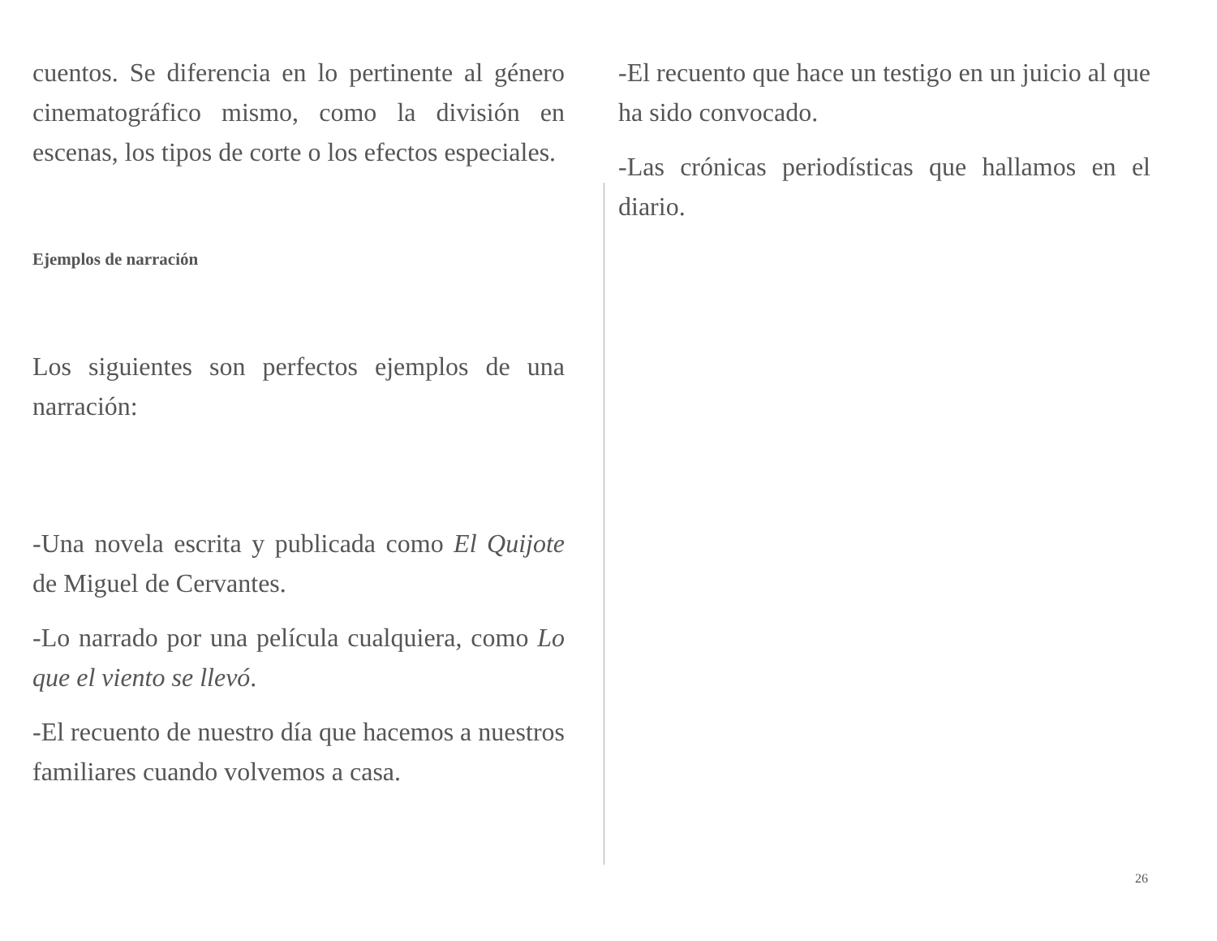cuentos. Se diferencia en lo pertinente al género cinematográfico mismo, como la división en escenas, los tipos de corte o los efectos especiales.
Ejemplos de narración
Los siguientes son perfectos ejemplos de una narración:
-Una novela escrita y publicada como El Quijote de Miguel de Cervantes.
-Lo narrado por una película cualquiera, como Lo que el viento se llevó.
-El recuento de nuestro día que hacemos a nuestros familiares cuando volvemos a casa.
-El recuento que hace un testigo en un juicio al que ha sido convocado.
-Las crónicas periodísticas que hallamos en el diario.
26